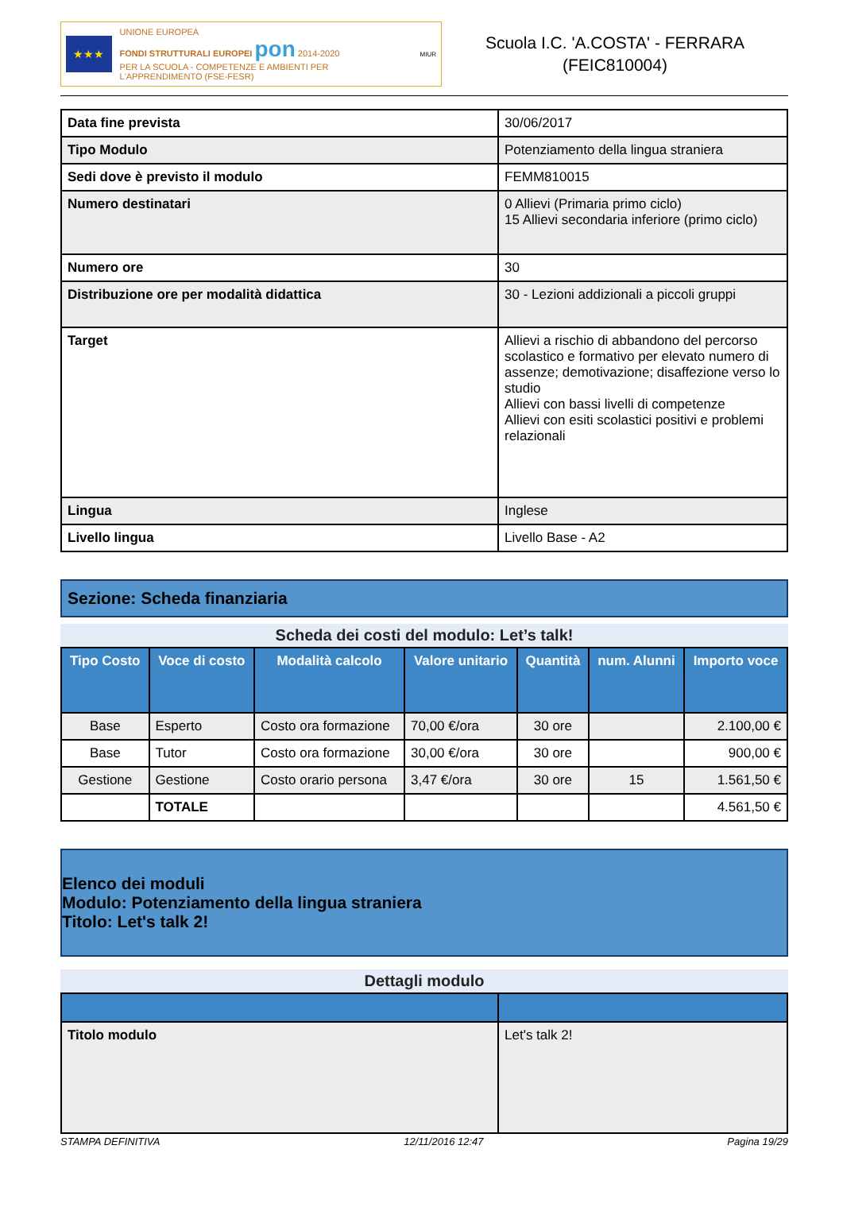★★★
UNIONE EUROPEA
FONDI STRUTTURALI EUROPEI pon 2014-2020
PER LA SCUOLA - COMPETENZE E AMBIENTI PER L'APPRENDIMENTO (FSE-FESR)
MIUR
Scuola I.C. 'A.COSTA' - FERRARA
(FEIC810004)
| Data fine prevista | 30/06/2017 |
| Tipo Modulo | Potenziamento della lingua straniera |
| Sedi dove è previsto il modulo | FEMM810015 |
| Numero destinatari | 0 Allievi (Primaria primo ciclo) 15 Allievi secondaria inferiore (primo ciclo) |
| Numero ore | 30 |
| Distribuzione ore per modalità didattica | 30 - Lezioni addizionali a piccoli gruppi |
| Target | Allievi a rischio di abbandono del percorso scolastico e formativo per elevato numero di assenze; demotivazione; disaffezione verso lo studio Allievi con bassi livelli di competenze Allievi con esiti scolastici positivi e problemi relazionali |
| Lingua | Inglese |
| Livello lingua | Livello Base - A2 |
Sezione: Scheda finanziaria
Scheda dei costi del modulo: Let’s talk!
| Tipo Costo | Voce di costo | Modalità calcolo | Valore unitario | Quantità | num. Alunni | Importo voce |
| --- | --- | --- | --- | --- | --- | --- |
| Base | Esperto | Costo ora formazione | 70,00 €/ora | 30 ore | | 2.100,00 € |
| Base | Tutor | Costo ora formazione | 30,00 €/ora | 30 ore | | 900,00 € |
| Gestione | Gestione | Costo orario persona | 3,47 €/ora | 30 ore | 15 | 1.561,50 € |
| | TOTALE | | | | | 4.561,50 € |
Elenco dei moduli
Modulo: Potenziamento della lingua straniera
Titolo: Let's talk 2!
Dettagli modulo
| Titolo modulo | Let's talk 2! |
STAMPA DEFINITIVA 12/11/2016 12:47 Pagina 19/29